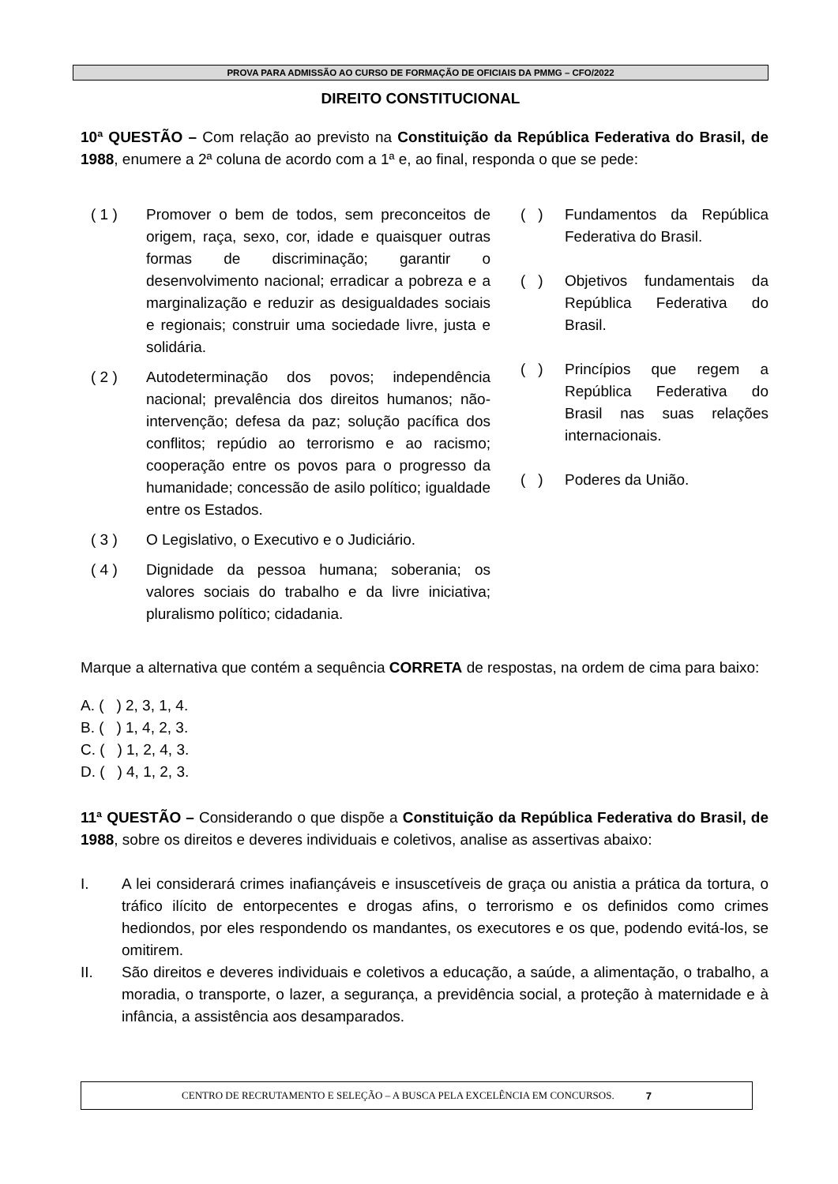PROVA PARA ADMISSÃO AO CURSO DE FORMAÇÃO DE OFICIAIS DA PMMG – CFO/2022
DIREITO CONSTITUCIONAL
10ª QUESTÃO – Com relação ao previsto na Constituição da República Federativa do Brasil, de 1988, enumere a 2ª coluna de acordo com a 1ª e, ao final, responda o que se pede:
( 1 ) Promover o bem de todos, sem preconceitos de origem, raça, sexo, cor, idade e quaisquer outras formas de discriminação; garantir o desenvolvimento nacional; erradicar a pobreza e a marginalização e reduzir as desigualdades sociais e regionais; construir uma sociedade livre, justa e solidária.
( 2 ) Autodeterminação dos povos; independência nacional; prevalência dos direitos humanos; não-intervenção; defesa da paz; solução pacífica dos conflitos; repúdio ao terrorismo e ao racismo; cooperação entre os povos para o progresso da humanidade; concessão de asilo político; igualdade entre os Estados.
( 3 ) O Legislativo, o Executivo e o Judiciário.
( 4 ) Dignidade da pessoa humana; soberania; os valores sociais do trabalho e da livre iniciativa; pluralismo político; cidadania.
( ) Fundamentos da República Federativa do Brasil.
( ) Objetivos fundamentais da República Federativa do Brasil.
( ) Princípios que regem a República Federativa do Brasil nas suas relações internacionais.
( ) Poderes da União.
Marque a alternativa que contém a sequência CORRETA de respostas, na ordem de cima para baixo:
A. ( ) 2, 3, 1, 4.
B. ( ) 1, 4, 2, 3.
C. ( ) 1, 2, 4, 3.
D. ( ) 4, 1, 2, 3.
11ª QUESTÃO – Considerando o que dispõe a Constituição da República Federativa do Brasil, de 1988, sobre os direitos e deveres individuais e coletivos, analise as assertivas abaixo:
I. A lei considerará crimes inafiançáveis e insuscetíveis de graça ou anistia a prática da tortura, o tráfico ilícito de entorpecentes e drogas afins, o terrorismo e os definidos como crimes hediondos, por eles respondendo os mandantes, os executores e os que, podendo evitá-los, se omitirem.
II. São direitos e deveres individuais e coletivos a educação, a saúde, a alimentação, o trabalho, a moradia, o transporte, o lazer, a segurança, a previdência social, a proteção à maternidade e à infância, a assistência aos desamparados.
CENTRO DE RECRUTAMENTO E SELEÇÃO – A BUSCA PELA EXCELÊNCIA EM CONCURSOS. 7